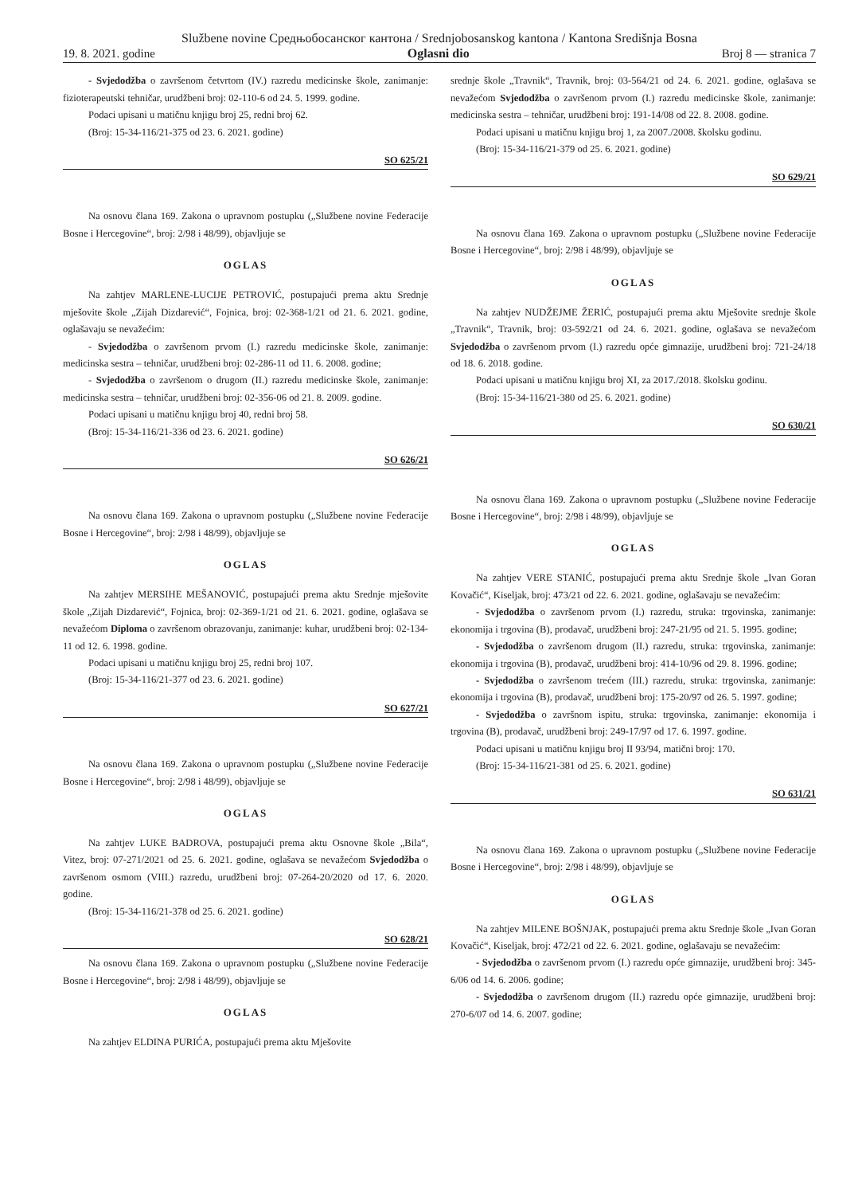Službene novine Средњобосанског кантона / Srednjobosanskog kantona / Kantona Središnja Bosna
19. 8. 2021. godine Oglasni dio Broj 8 — stranica 7
- Svjedodžba o završenom četvrtom (IV.) razredu medicinske škole, zanimanje: fizioterapeutski tehničar, urudžbeni broj: 02-110-6 od 24. 5. 1999. godine.
Podaci upisani u matičnu knjigu broj 25, redni broj 62.
(Broj: 15-34-116/21-375 od 23. 6. 2021. godine)
SO 625/21
Na osnovu člana 169. Zakona o upravnom postupku („Službene novine Federacije Bosne i Hercegovine“, broj: 2/98 i 48/99), objavljuje se
OGLAS
Na zahtjev MARLENE-LUCIJE PETROVIĆ, postupajući prema aktu Srednje mješovite škole „Zijah Dizdarević“, Fojnica, broj: 02-368-1/21 od 21. 6. 2021. godine, oglašavaju se nevažećim:
- Svjedodžba o završenom prvom (I.) razredu medicinske škole, zanimanje: medicinska sestra – tehničar, urudžbeni broj: 02-286-11 od 11. 6. 2008. godine;
- Svjedodžba o završenom o drugom (II.) razredu medicinske škole, zanimanje: medicinska sestra – tehničar, urudžbeni broj: 02-356-06 od 21. 8. 2009. godine.
Podaci upisani u matičnu knjigu broj 40, redni broj 58.
(Broj: 15-34-116/21-336 od 23. 6. 2021. godine)
SO 626/21
Na osnovu člana 169. Zakona o upravnom postupku („Službene novine Federacije Bosne i Hercegovine“, broj: 2/98 i 48/99), objavljuje se
OGLAS
Na zahtjev MERSIHE MEŠANOVIĆ, postupajući prema aktu Srednje mješovite škole „Zijah Dizdarević“, Fojnica, broj: 02-369-1/21 od 21. 6. 2021. godine, oglašava se nevažećom Diploma o završenom obrazovanju, zanimanje: kuhar, urudžbeni broj: 02-134-11 od 12. 6. 1998. godine.
Podaci upisani u matičnu knjigu broj 25, redni broj 107.
(Broj: 15-34-116/21-377 od 23. 6. 2021. godine)
SO 627/21
Na osnovu člana 169. Zakona o upravnom postupku („Službene novine Federacije Bosne i Hercegovine“, broj: 2/98 i 48/99), objavljuje se
OGLAS
Na zahtjev LUKE BADROVA, postupajući prema aktu Osnovne škole „Bila“, Vitez, broj: 07-271/2021 od 25. 6. 2021. godine, oglašava se nevažećom Svjedodžba o završenom osmom (VIII.) razredu, urudžbeni broj: 07-264-20/2020 od 17. 6. 2020. godine.
(Broj: 15-34-116/21-378 od 25. 6. 2021. godine)
SO 628/21
Na osnovu člana 169. Zakona o upravnom postupku („Službene novine Federacije Bosne i Hercegovine“, broj: 2/98 i 48/99), objavljuje se
OGLAS
Na zahtjev ELDINA PURIĆA, postupajući prema aktu Mješovite
srednje škole „Travnik“, Travnik, broj: 03-564/21 od 24. 6. 2021. godine, oglašava se nevažećom Svjedodžba o završenom prvom (I.) razredu medicinske škole, zanimanje: medicinska sestra – tehničar, urudžbeni broj: 191-14/08 od 22. 8. 2008. godine.
Podaci upisani u matičnu knjigu broj 1, za 2007./2008. školsku godinu.
(Broj: 15-34-116/21-379 od 25. 6. 2021. godine)
SO 629/21
Na osnovu člana 169. Zakona o upravnom postupku („Službene novine Federacije Bosne i Hercegovine“, broj: 2/98 i 48/99), objavljuje se
OGLAS
Na zahtjev NUDŽEJME ŽERIĆ, postupajući prema aktu Mješovite srednje škole „Travnik“, Travnik, broj: 03-592/21 od 24. 6. 2021. godine, oglašava se nevažećom Svjedodžba o završenom prvom (I.) razredu opće gimnazije, urudžbeni broj: 721-24/18 od 18. 6. 2018. godine.
Podaci upisani u matičnu knjigu broj XI, za 2017./2018. školsku godinu.
(Broj: 15-34-116/21-380 od 25. 6. 2021. godine)
SO 630/21
Na osnovu člana 169. Zakona o upravnom postupku („Službene novine Federacije Bosne i Hercegovine“, broj: 2/98 i 48/99), objavljuje se
OGLAS
Na zahtjev VERE STANIĆ, postupajući prema aktu Srednje škole „Ivan Goran Kovačić“, Kiseljak, broj: 473/21 od 22. 6. 2021. godine, oglašavaju se nevažećim:
- Svjedodžba o završenom prvom (I.) razredu, struka: trgovinska, zanimanje: ekonomija i trgovina (B), prodavač, urudžbeni broj: 247-21/95 od 21. 5. 1995. godine;
- Svjedodžba o završenom drugom (II.) razredu, struka: trgovinska, zanimanje: ekonomija i trgovina (B), prodavač, urudžbeni broj: 414-10/96 od 29. 8. 1996. godine;
- Svjedodžba o završenom trećem (III.) razredu, struka: trgovinska, zanimanje: ekonomija i trgovina (B), prodavač, urudžbeni broj: 175-20/97 od 26. 5. 1997. godine;
- Svjedodžba o završnom ispitu, struka: trgovinska, zanimanje: ekonomija i trgovina (B), prodavač, urudžbeni broj: 249-17/97 od 17. 6. 1997. godine.
Podaci upisani u matičnu knjigu broj II 93/94, matični broj: 170.
(Broj: 15-34-116/21-381 od 25. 6. 2021. godine)
SO 631/21
Na osnovu člana 169. Zakona o upravnom postupku („Službene novine Federacije Bosne i Hercegovine“, broj: 2/98 i 48/99), objavljuje se
OGLAS
Na zahtjev MILENE BOŠNJAK, postupajući prema aktu Srednje škole „Ivan Goran Kovačić“, Kiseljak, broj: 472/21 od 22. 6. 2021. godine, oglašavaju se nevažećim:
- Svjedodžba o završenom prvom (I.) razredu opće gimnazije, urudžbeni broj: 345-6/06 od 14. 6. 2006. godine;
- Svjedodžba o završenom drugom (II.) razredu opće gimnazije, urudžbeni broj: 270-6/07 od 14. 6. 2007. godine;